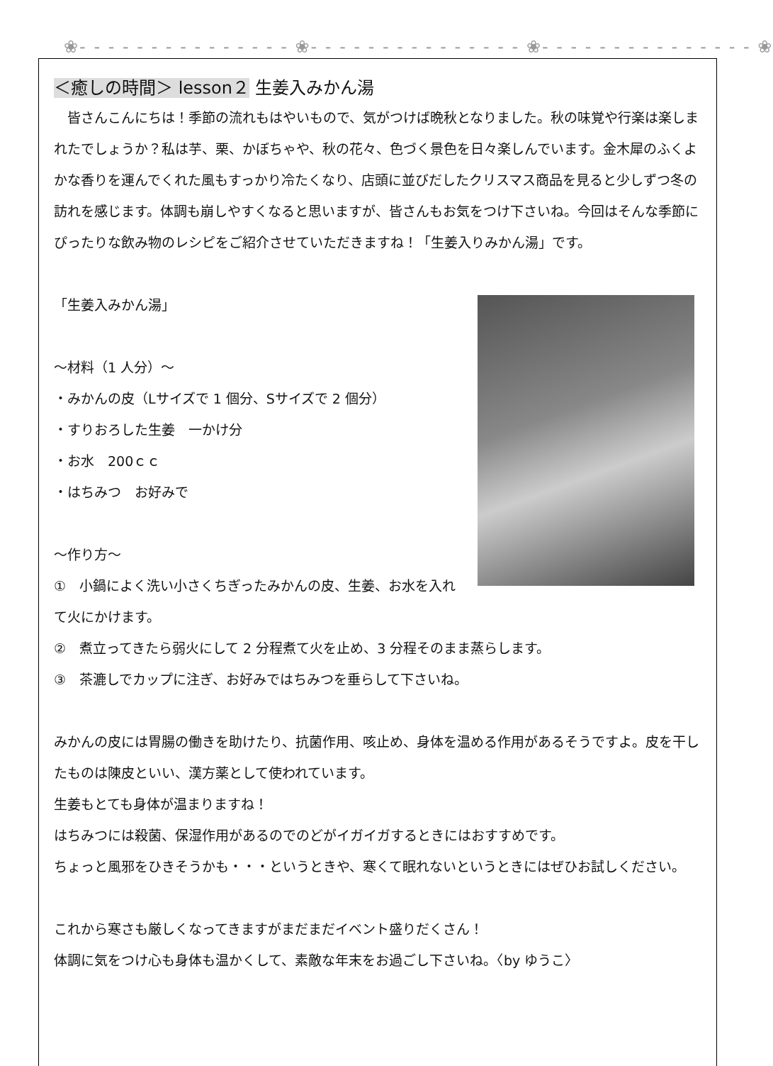❀- - - - - - - - - - - - - - - ❀- - - - - - - - - - - - - - - ❀- - - - - - - - - - - - - - - ❀
＜癒しの時間＞ lesson２ 生姜入みかん湯
　皆さんこんにちは！季節の流れもはやいもので、気がつけば晩秋となりました。秋の味覚や行楽は楽しまれたでしょうか？私は芋、栗、かぼちゃや、秋の花々、色づく景色を日々楽しんでいます。金木犀のふくよかな香りを運んでくれた風もすっかり冷たくなり、店頭に並びだしたクリスマス商品を見ると少しずつ冬の訪れを感じます。体調も崩しやすくなると思いますが、皆さんもお気をつけ下さいね。今回はそんな季節にぴったりな飲み物のレシピをご紹介させていただきますね！「生姜入りみかん湯」です。
「生姜入みかん湯」
～材料（1 人分）～
・みかんの皮（Lサイズで 1 個分、Sサイズで 2 個分）
・すりおろした生姜　一かけ分
・お水　200ｃｃ
・はちみつ　お好みで
～作り方～
①　小鍋によく洗い小さくちぎったみかんの皮、生姜、お水を入れて火にかけます。
②　煮立ってきたら弱火にして 2 分程煮て火を止め、3 分程そのまま蒸らします。
③　茶漉しでカップに注ぎ、お好みではちみつを垂らして下さいね。
みかんの皮には胃腸の働きを助けたり、抗菌作用、咳止め、身体を温める作用があるそうですよ。皮を干したものは陳皮といい、漢方薬として使われています。
生姜もとても身体が温まりますね！
はちみつには殺菌、保湿作用があるのでのどがイガイガするときにはおすすめです。
ちょっと風邪をひきそうかも・・・というときや、寒くて眠れないというときにはぜひお試しください。
これから寒さも厳しくなってきますがまだまだイベント盛りだくさん！
体調に気をつけ心も身体も温かくして、素敵な年末をお過ごし下さいね。〈by ゆうこ〉